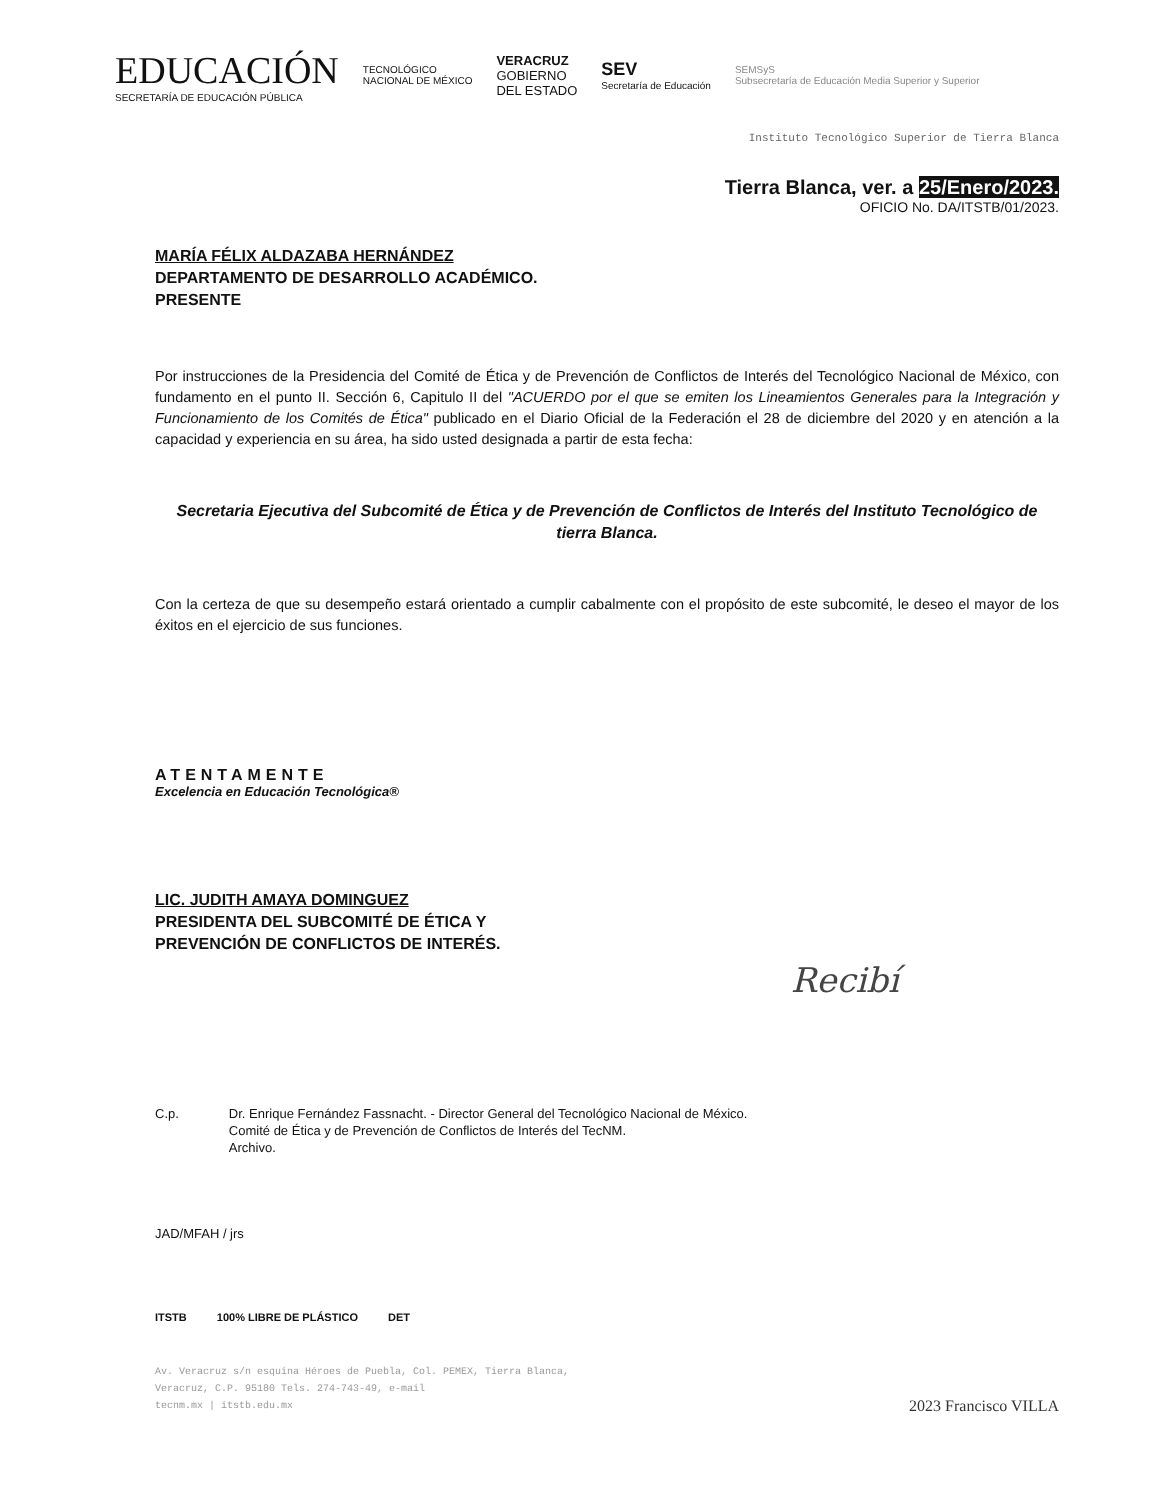EDUCACIÓN
SECRETARÍA DE EDUCACIÓN PÚBLICA
TECNOLÓGICO
NACIONAL DE MÉXICO
VERACRUZ
GOBIERNO
DEL ESTADO
SEV
Secretaría de Educación
SEMSyS
Subsecretaría de Educación Media Superior y Superior
Instituto Tecnológico Superior de Tierra Blanca
Tierra Blanca, ver. a 25/Enero/2023.
OFICIO No. DA/ITSTB/01/2023.
MARÍA FÉLIX ALDAZABA HERNÁNDEZ
DEPARTAMENTO DE DESARROLLO ACADÉMICO.
PRESENTE
Por instrucciones de la Presidencia del Comité de Ética y de Prevención de Conflictos de Interés del Tecnológico Nacional de México, con fundamento en el punto II. Sección 6, Capitulo II del "ACUERDO por el que se emiten los Lineamientos Generales para la Integración y Funcionamiento de los Comités de Ética" publicado en el Diario Oficial de la Federación el 28 de diciembre del 2020 y en atención a la capacidad y experiencia en su área, ha sido usted designada a partir de esta fecha:
Secretaria Ejecutiva del Subcomité de Ética y de Prevención de Conflictos de Interés del Instituto Tecnológico de tierra Blanca.
Con la certeza de que su desempeño estará orientado a cumplir cabalmente con el propósito de este subcomité, le deseo el mayor de los éxitos en el ejercicio de sus funciones.
ATENTAMENTE
Excelencia en Educación Tecnológica®
LIC. JUDITH AMAYA DOMINGUEZ
PRESIDENTA DEL SUBCOMITÉ DE ÉTICA Y
PREVENCIÓN DE CONFLICTOS DE INTERÉS.
Recibí
C.p. Dr. Enrique Fernández Fassnacht. - Director General del Tecnológico Nacional de México.
Comité de Ética y de Prevención de Conflictos de Interés del TecNM.
Archivo.
JAD/MFAH / jrs
ITSTB 100% LIBRE DE PLÁSTICO DET
Av. Veracruz s/n esquina Héroes de Puebla, Col. PEMEX, Tierra Blanca,
Veracruz, C.P. 95180 Tels. 274-743-49, e-mail
tecnm.mx | itstb.edu.mx 2023 Francisco VILLA